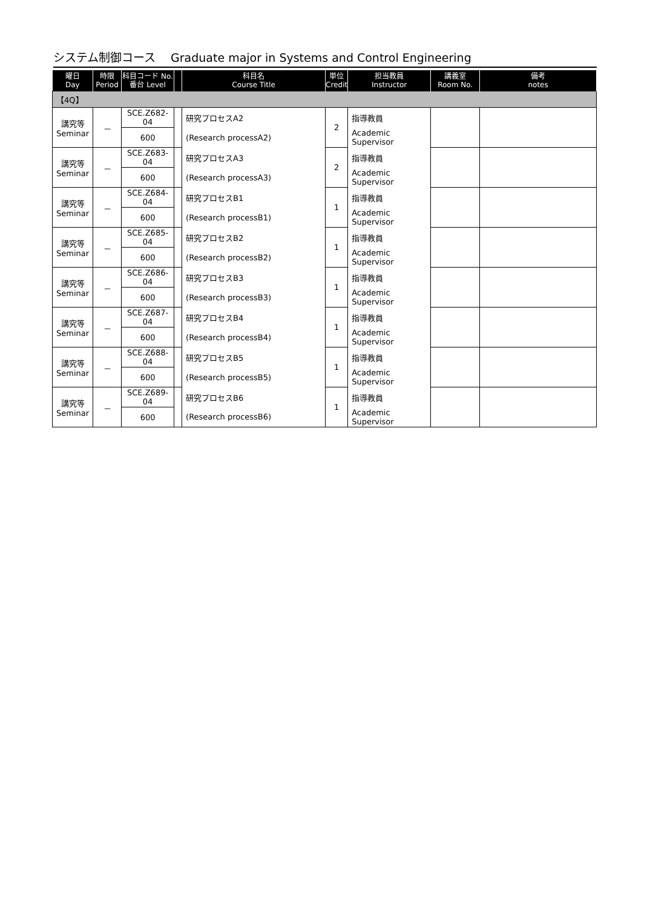システム制御コース　 Graduate major in Systems and Control Engineering
| 曜日 Day | 時限 Period | 科目コード No. 番台 Level | | 科目名 Course Title | 単位 Credit | 担当教員 Instructor | 講義室 Room No. | 備考 notes |
| --- | --- | --- | --- | --- | --- | --- | --- | --- |
| 【4Q】 | | | | | | | | |
| 講究等 Seminar | － | SCE.Z682-04 | | 研究プロセスA2 | 2 | 指導教員 | | |
| | | 600 | | (Research processA2) | | Academic Supervisor | | |
| 講究等 Seminar | － | SCE.Z683-04 | | 研究プロセスA3 | 2 | 指導教員 | | |
| | | 600 | | (Research processA3) | | Academic Supervisor | | |
| 講究等 Seminar | － | SCE.Z684-04 | | 研究プロセスB1 | 1 | 指導教員 | | |
| | | 600 | | (Research processB1) | | Academic Supervisor | | |
| 講究等 Seminar | － | SCE.Z685-04 | | 研究プロセスB2 | 1 | 指導教員 | | |
| | | 600 | | (Research processB2) | | Academic Supervisor | | |
| 講究等 Seminar | － | SCE.Z686-04 | | 研究プロセスB3 | 1 | 指導教員 | | |
| | | 600 | | (Research processB3) | | Academic Supervisor | | |
| 講究等 Seminar | － | SCE.Z687-04 | | 研究プロセスB4 | 1 | 指導教員 | | |
| | | 600 | | (Research processB4) | | Academic Supervisor | | |
| 講究等 Seminar | － | SCE.Z688-04 | | 研究プロセスB5 | 1 | 指導教員 | | |
| | | 600 | | (Research processB5) | | Academic Supervisor | | |
| 講究等 Seminar | － | SCE.Z689-04 | | 研究プロセスB6 | 1 | 指導教員 | | |
| | | 600 | | (Research processB6) | | Academic Supervisor | | |